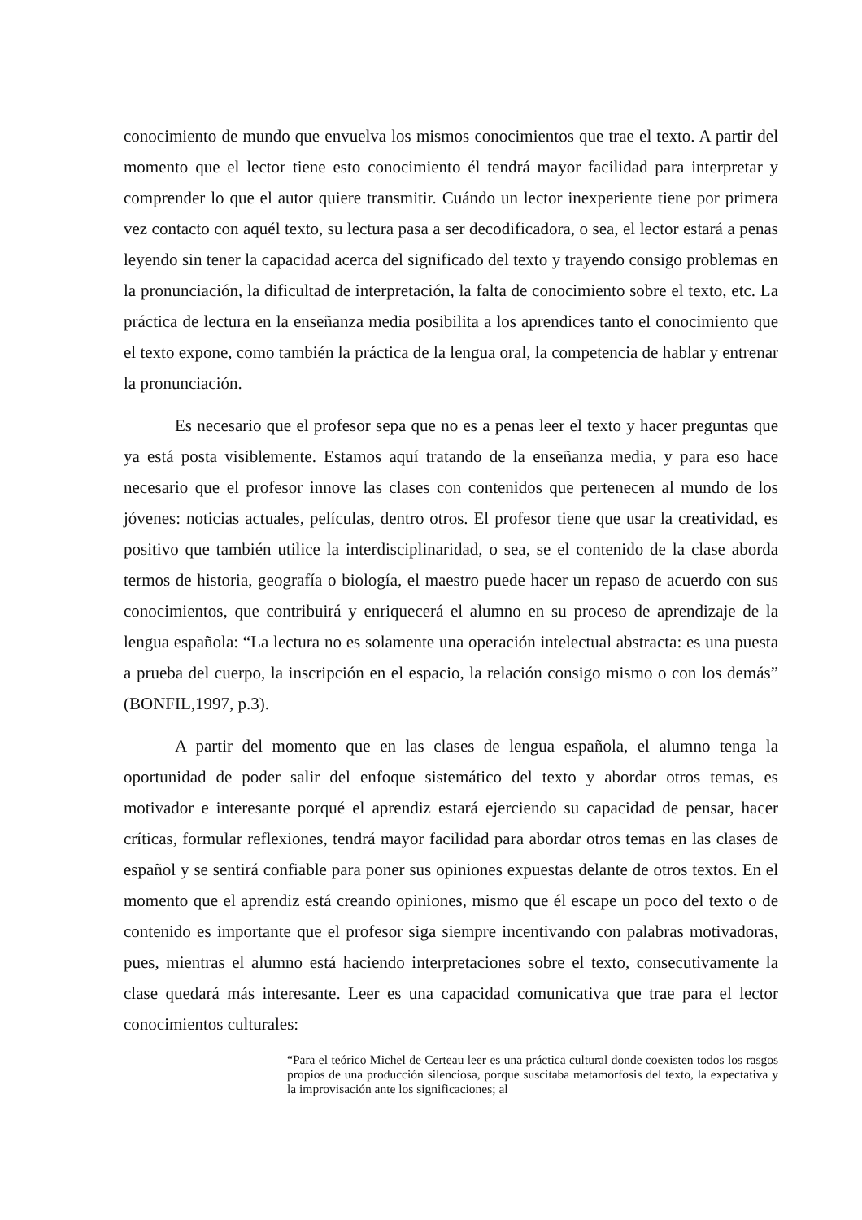conocimiento de mundo que envuelva los mismos conocimientos que trae el texto. A partir del momento que el lector tiene esto conocimiento él tendrá mayor facilidad para interpretar y comprender lo que el autor quiere transmitir. Cuándo un lector inexperiente tiene por primera vez contacto con aquél texto, su lectura pasa a ser decodificadora, o sea, el lector estará a penas leyendo sin tener la capacidad acerca del significado del texto y trayendo consigo problemas en la pronunciación, la dificultad de interpretación, la falta de conocimiento sobre el texto, etc. La práctica de lectura en la enseñanza media posibilita a los aprendices tanto el conocimiento que el texto expone, como también la práctica de la lengua oral, la competencia de hablar y entrenar la pronunciación.
Es necesario que el profesor sepa que no es a penas leer el texto y hacer preguntas que ya está posta visiblemente. Estamos aquí tratando de la enseñanza media, y para eso hace necesario que el profesor innove las clases con contenidos que pertenecen al mundo de los jóvenes: noticias actuales, películas, dentro otros. El profesor tiene que usar la creatividad, es positivo que también utilice la interdisciplinaridad, o sea, se el contenido de la clase aborda termos de historia, geografía o biología, el maestro puede hacer un repaso de acuerdo con sus conocimientos, que contribuirá y enriquecerá el alumno en su proceso de aprendizaje de la lengua española: “La lectura no es solamente una operación intelectual abstracta: es una puesta a prueba del cuerpo, la inscripción en el espacio, la relación consigo mismo o con los demás” (BONFIL,1997, p.3).
A partir del momento que en las clases de lengua española, el alumno tenga la oportunidad de poder salir del enfoque sistemático del texto y abordar otros temas, es motivador e interesante porqué el aprendiz estará ejerciendo su capacidad de pensar, hacer críticas, formular reflexiones, tendrá mayor facilidad para abordar otros temas en las clases de español y se sentirá confiable para poner sus opiniones expuestas delante de otros textos. En el momento que el aprendiz está creando opiniones, mismo que él escape un poco del texto o de contenido es importante que el profesor siga siempre incentivando con palabras motivadoras, pues, mientras el alumno está haciendo interpretaciones sobre el texto, consecutivamente la clase quedará más interesante. Leer es una capacidad comunicativa que trae para el lector conocimientos culturales:
“Para el teórico Michel de Certeau leer es una práctica cultural donde coexisten todos los rasgos propios de una producción silenciosa, porque suscitaba metamorfosis del texto, la expectativa y la improvisación ante los significaciones; al